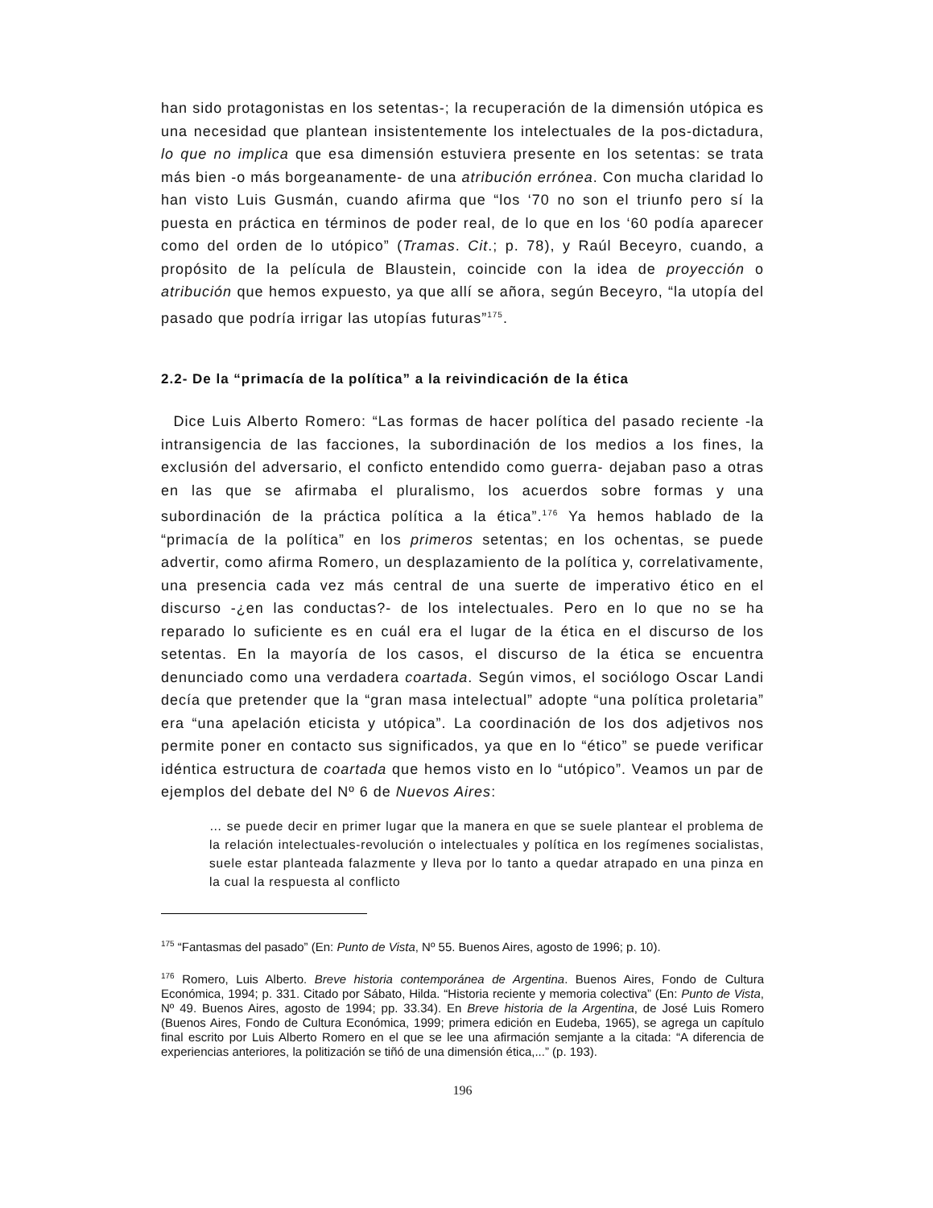han sido protagonistas en los setentas-; la recuperación de la dimensión utópica es una necesidad que plantean insistentemente los intelectuales de la pos-dictadura, lo que no implica que esa dimensión estuviera presente en los setentas: se trata más bien -o más borgeanamente- de una atribución errónea. Con mucha claridad lo han visto Luis Gusmán, cuando afirma que “los ‘70 no son el triunfo pero sí la puesta en práctica en términos de poder real, de lo que en los ‘60 podía aparecer como del orden de lo utópico” (Tramas. Cit.; p. 78), y Raúl Beceyro, cuando, a propósito de la película de Blaustein, coincide con la idea de proyección o atribución que hemos expuesto, ya que allí se añora, según Beceyro, “la utopía del pasado que podría irrigar las utopías futuras”<sup>175</sup>.
2.2- De la “primacía de la política” a la reivindicación de la ética
Dice Luis Alberto Romero: “Las formas de hacer política del pasado reciente -la intransigencia de las facciones, la subordinación de los medios a los fines, la exclusión del adversario, el conficto entendido como guerra- dejaban paso a otras en las que se afirmaba el pluralismo, los acuerdos sobre formas y una subordinación de la práctica política a la ética”.<sup>176</sup> Ya hemos hablado de la “primacía de la política” en los primeros setentas; en los ochentas, se puede advertir, como afirma Romero, un desplazamiento de la política y, correlativamente, una presencia cada vez más central de una suerte de imperativo ético en el discurso -¿en las conductas?- de los intelectuales. Pero en lo que no se ha reparado lo suficiente es en cuál era el lugar de la ética en el discurso de los setentas. En la mayoría de los casos, el discurso de la ética se encuentra denunciado como una verdadera coartada. Según vimos, el sociólogo Oscar Landi decía que pretender que la “gran masa intelectual” adopte “una política proletaria” era “una apelación eticista y utópica”. La coordinación de los dos adjetivos nos permite poner en contacto sus significados, ya que en lo “ético” se puede verificar idéntica estructura de coartada que hemos visto en lo “utópico”. Veamos un par de ejemplos del debate del Nº 6 de Nuevos Aires:
… se puede decir en primer lugar que la manera en que se suele plantear el problema de la relación intelectuales-revolución o intelectuales y política en los regímenes socialistas, suele estar planteada falazmente y lleva por lo tanto a quedar atrapado en una pinza en la cual la respuesta al conflicto
<sup>175</sup> “Fantasmas del pasado” (En: Punto de Vista, Nº 55. Buenos Aires, agosto de 1996; p. 10).
<sup>176</sup> Romero, Luis Alberto. Breve historia contemporánea de Argentina. Buenos Aires, Fondo de Cultura Económica, 1994; p. 331. Citado por Sábato, Hilda. “Historia reciente y memoria colectiva” (En: Punto de Vista, Nº 49. Buenos Aires, agosto de 1994; pp. 33.34). En Breve historia de la Argentina, de José Luis Romero (Buenos Aires, Fondo de Cultura Económica, 1999; primera edición en Eudeba, 1965), se agrega un capítulo final escrito por Luis Alberto Romero en el que se lee una afirmación semjante a la citada: “A diferencia de experiencias anteriores, la politización se tiñó de una dimensión ética,...” (p. 193).
196